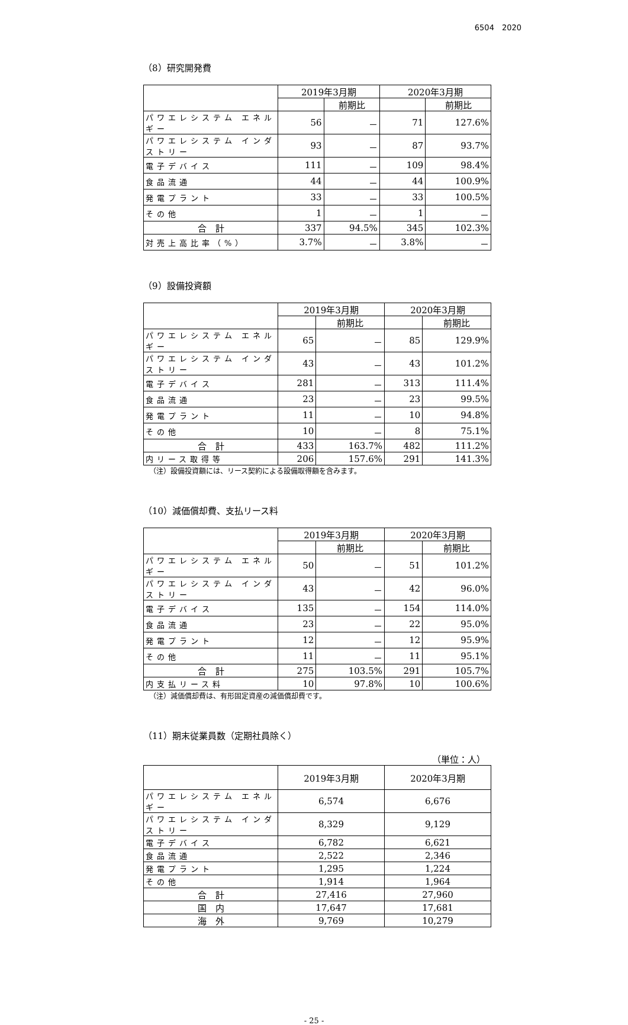6504　2020
（8）研究開発費
| | 2019年3月期 | | 2020年3月期 | |
| --- | --- | --- | --- | --- |
| | | 前期比 | | 前期比 |
| パワエレシステム エネルギー | 56 | － | 71 | 127.6% |
| パワエレシステム インダストリー | 93 | － | 87 | 93.7% |
| 電子デバイス | 111 | － | 109 | 98.4% |
| 食品流通 | 44 | － | 44 | 100.9% |
| 発電プラント | 33 | － | 33 | 100.5% |
| その他 | 1 | － | 1 | － |
| 合 計 | 337 | 94.5% | 345 | 102.3% |
| 対売上高比率（%） | 3.7% | － | 3.8% | － |
（9）設備投資額
| | 2019年3月期 | | 2020年3月期 | |
| --- | --- | --- | --- | --- |
| | | 前期比 | | 前期比 |
| パワエレシステム エネルギー | 65 | － | 85 | 129.9% |
| パワエレシステム インダストリー | 43 | － | 43 | 101.2% |
| 電子デバイス | 281 | － | 313 | 111.4% |
| 食品流通 | 23 | － | 23 | 99.5% |
| 発電プラント | 11 | － | 10 | 94.8% |
| その他 | 10 | － | 8 | 75.1% |
| 合 計 | 433 | 163.7% | 482 | 111.2% |
| 内リース取得等 | 206 | 157.6% | 291 | 141.3% |
（注）設備投資額には、リース契約による設備取得額を含みます。
（10）減価償却費、支払リース料
| | 2019年3月期 | | 2020年3月期 | |
| --- | --- | --- | --- | --- |
| | | 前期比 | | 前期比 |
| パワエレシステム エネルギー | 50 | － | 51 | 101.2% |
| パワエレシステム インダストリー | 43 | － | 42 | 96.0% |
| 電子デバイス | 135 | － | 154 | 114.0% |
| 食品流通 | 23 | － | 22 | 95.0% |
| 発電プラント | 12 | － | 12 | 95.9% |
| その他 | 11 | － | 11 | 95.1% |
| 合 計 | 275 | 103.5% | 291 | 105.7% |
| 内支払リース料 | 10 | 97.8% | 10 | 100.6% |
（注）減価償却費は、有形固定資産の減価償却費です。
（11）期末従業員数（定期社員除く）
（単位：人）
| | 2019年3月期 | 2020年3月期 |
| --- | --- | --- |
| パワエレシステム エネルギー | 6,574 | 6,676 |
| パワエレシステム インダストリー | 8,329 | 9,129 |
| 電子デバイス | 6,782 | 6,621 |
| 食品流通 | 2,522 | 2,346 |
| 発電プラント | 1,295 | 1,224 |
| その他 | 1,914 | 1,964 |
| 合 計 | 27,416 | 27,960 |
| 国 内 | 17,647 | 17,681 |
| 海 外 | 9,769 | 10,279 |
- 25 -